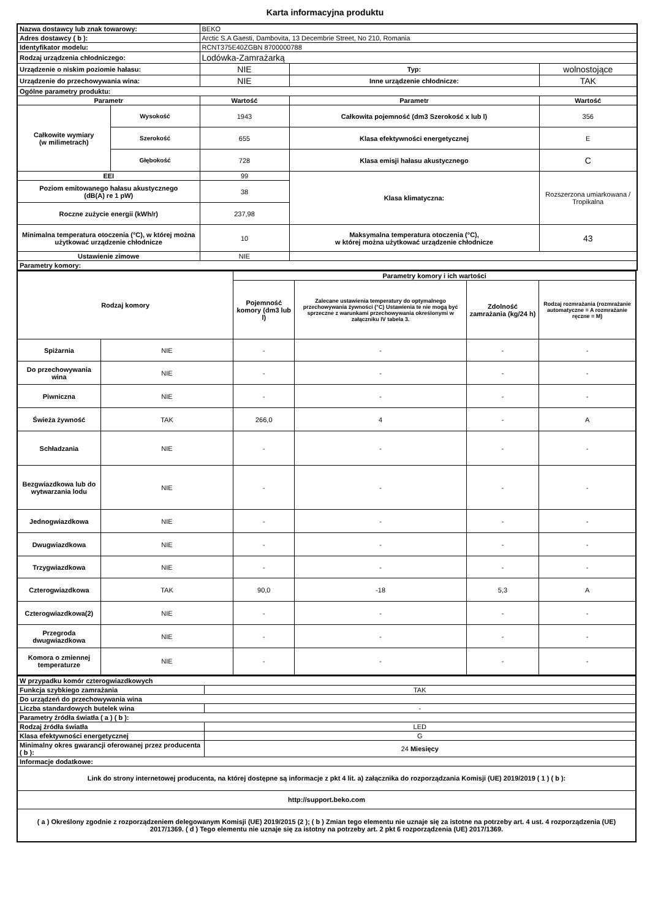Karta informacyjna produktu
| Nazwa dostawcy lub znak towarowy: | | BEKO | | |
| Adres dostawcy ( b ): | | Arctic S.A Gaesti, Dambovita, 13 Decembrie Street, No 210, Romania | | |
| Identyfikator modelu: | | RCNT375E40ZGBN 8700000788 | | |
| Rodzaj urządzenia chłodniczego: | | Lodówka-Zamrażarką | | |
| Urządzenie o niskim poziomie hałasu: | | NIE | Typ: | wolnostojące |
| Urządzenie do przechowywania wina: | | NIE | Inne urządzenie chłodnicze: | TAK |
| Ogólne parametry produktu: | | | | |
| Parametr | | Wartość | Parametr | Wartość |
| Całkowite wymiary (w milimetrach) | Wysokość | 1943 | Całkowita pojemność (dm3 Szerokość x lub l) | 356 |
| | Szerokość | 655 | Klasa efektywności energetycznej | E |
| | Głębokość | 728 | Klasa emisji hałasu akustycznego | C |
| EEI | | 99 | Klasa klimatyczna: | Rozszerzona umiarkowana / Tropikalna |
| Poziom emitowanego hałasu akustycznego (dB(A) re 1 pW) | | 38 | | |
| Roczne zużycie energii (kWh/r) | | 237,98 | | |
| Minimalna temperatura otoczenia (°C), w której można użytkować urządzenie chłodnicze | | 10 | Maksymalna temperatura otoczenia (°C), w której można użytkować urządzenie chłodnicze | 43 |
| Ustawienie zimowe | | NIE | | |
| Parametry komory: | | | | |
| Rodzaj komory | | Parametry komory i ich wartości | | | |
| --- | --- | --- | --- | --- | --- |
| | | Pojemność komory (dm3 lub l) | Zalecane ustawienia temperatury do optymalnego przechowywania żywności (°C) Ustawienia te nie mogą być sprzeczne z warunkami przechowywania określonymi w załączniku IV tabela 3. | Zdolność zamrażania (kg/24 h) | Rodzaj rozmrażania (rozmrażanie automatyczne = A rozmrażanie ręczne = M) |
| Spiżarnia | NIE | - | - | - | - |
| Do przechowywania wina | NIE | - | - | - | - |
| Piwniczna | NIE | - | - | - | - |
| Świeża żywność | TAK | 266,0 | 4 | - | A |
| Schładzania | NIE | - | - | - | - |
| Bezgwiazdkowa lub do wytwarzania lodu | NIE | - | - | - | - |
| Jednogwiazdkowa | NIE | - | - | - | - |
| Dwugwiazdkowa | NIE | - | - | - | - |
| Trzygwiazdkowa | NIE | - | - | - | - |
| Czterogwiazdkowa | TAK | 90,0 | -18 | 5,3 | A |
| Czterogwiazdkowa(2) | NIE | - | - | - | - |
| Przegroda dwugwiazdkowa | NIE | - | - | - | - |
| Komora o zmiennej temperaturze | NIE | - | - | - | - |
| W przypadku komór czterogwiazdkowych | |
| --- | --- |
| Funkcja szybkiego zamrażania | TAK |
| Do urządzeń do przechowywania wina | |
| Liczba standardowych butelek wina | - |
| Parametry źródła światła ( a ) ( b ): | |
| Rodzaj źródła światła | LED |
| Klasa efektywności energetycznej | G |
| Minimalny okres gwarancji oferowanej przez producenta ( b ): | 24 Miesięcy |
| Informacje dodatkowe: | |
| Link do strony internetowej producenta, na której dostępne są informacje z pkt 4 lit. a) załącznika do rozporządzania Komisji (UE) 2019/2019 ( 1 ) ( b ): | |
| http://support.beko.com | |
| ( a ) Określony zgodnie z rozporządzeniem delegowanym Komisji (UE) 2019/2015 (2 ); ( b ) Zmian tego elementu nie uznaje się za istotne na potrzeby art. 4 ust. 4 rozporządzenia (UE) 2017/1369. ( d ) Tego elementu nie uznaje się za istotny na potrzeby art. 2 pkt 6 rozporządzenia (UE) 2017/1369. | |